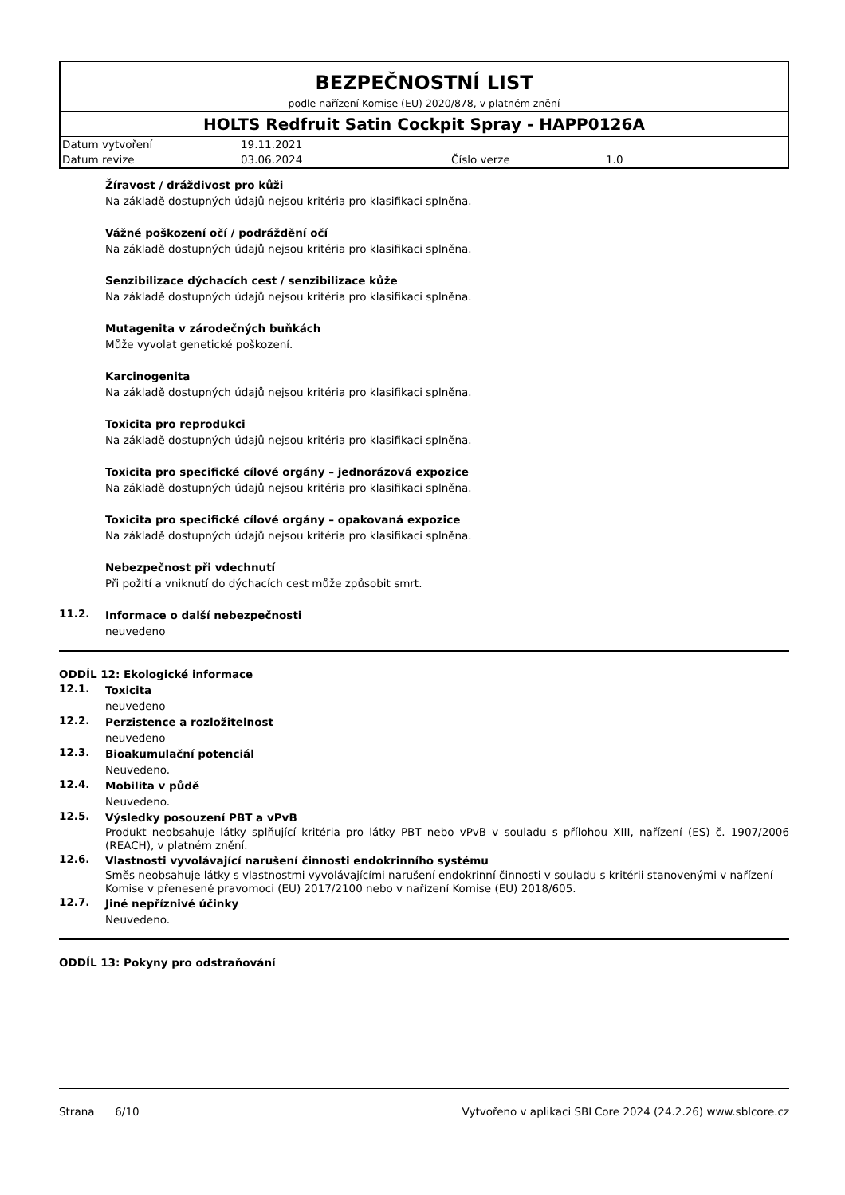BEZPEČNOSTNÍ LIST
podle nařízení Komise (EU) 2020/878, v platném znění
HOLTS Redfruit Satin Cockpit Spray - HAPP0126A
| Datum vytvoření | 19.11.2021 | | |
| Datum revize | 03.06.2024 | Číslo verze | 1.0 |
Žíravost / dráždivost pro kůži
Na základě dostupných údajů nejsou kritéria pro klasifikaci splněna.
Vážné poškození očí / podráždění očí
Na základě dostupných údajů nejsou kritéria pro klasifikaci splněna.
Senzibilizace dýchacích cest / senzibilizace kůže
Na základě dostupných údajů nejsou kritéria pro klasifikaci splněna.
Mutagenita v zárodečných buňkách
Může vyvolat genetické poškození.
Karcinogenita
Na základě dostupných údajů nejsou kritéria pro klasifikaci splněna.
Toxicita pro reprodukci
Na základě dostupných údajů nejsou kritéria pro klasifikaci splněna.
Toxicita pro specifické cílové orgány – jednorázová expozice
Na základě dostupných údajů nejsou kritéria pro klasifikaci splněna.
Toxicita pro specifické cílové orgány – opakovaná expozice
Na základě dostupných údajů nejsou kritéria pro klasifikaci splněna.
Nebezpečnost při vdechnutí
Při požití a vniknutí do dýchacích cest může způsobit smrt.
11.2.
Informace o další nebezpečnosti
neuvedeno
ODDÍL 12: Ekologické informace
12.1.
Toxicita
neuvedeno
12.2.
Perzistence a rozložitelnost
neuvedeno
12.3.
Bioakumulační potenciál
Neuvedeno.
12.4.
Mobilita v půdě
Neuvedeno.
12.5.
Výsledky posouzení PBT a vPvB
Produkt neobsahuje látky splňující kritéria pro látky PBT nebo vPvB v souladu s přílohou XIII, nařízení (ES) č. 1907/2006 (REACH), v platném znění.
12.6.
Vlastnosti vyvolávající narušení činnosti endokrinního systému
Směs neobsahuje látky s vlastnostmi vyvolávajícími narušení endokrinní činnosti v souladu s kritérii stanovenými v nařízení Komise v přenesené pravomoci (EU) 2017/2100 nebo v nařízení Komise (EU) 2018/605.
12.7.
Jiné nepříznivé účinky
Neuvedeno.
ODDÍL 13: Pokyny pro odstraňování
Strana 6/10 Vytvořeno v aplikaci SBLCore 2024 (24.2.26) www.sblcore.cz